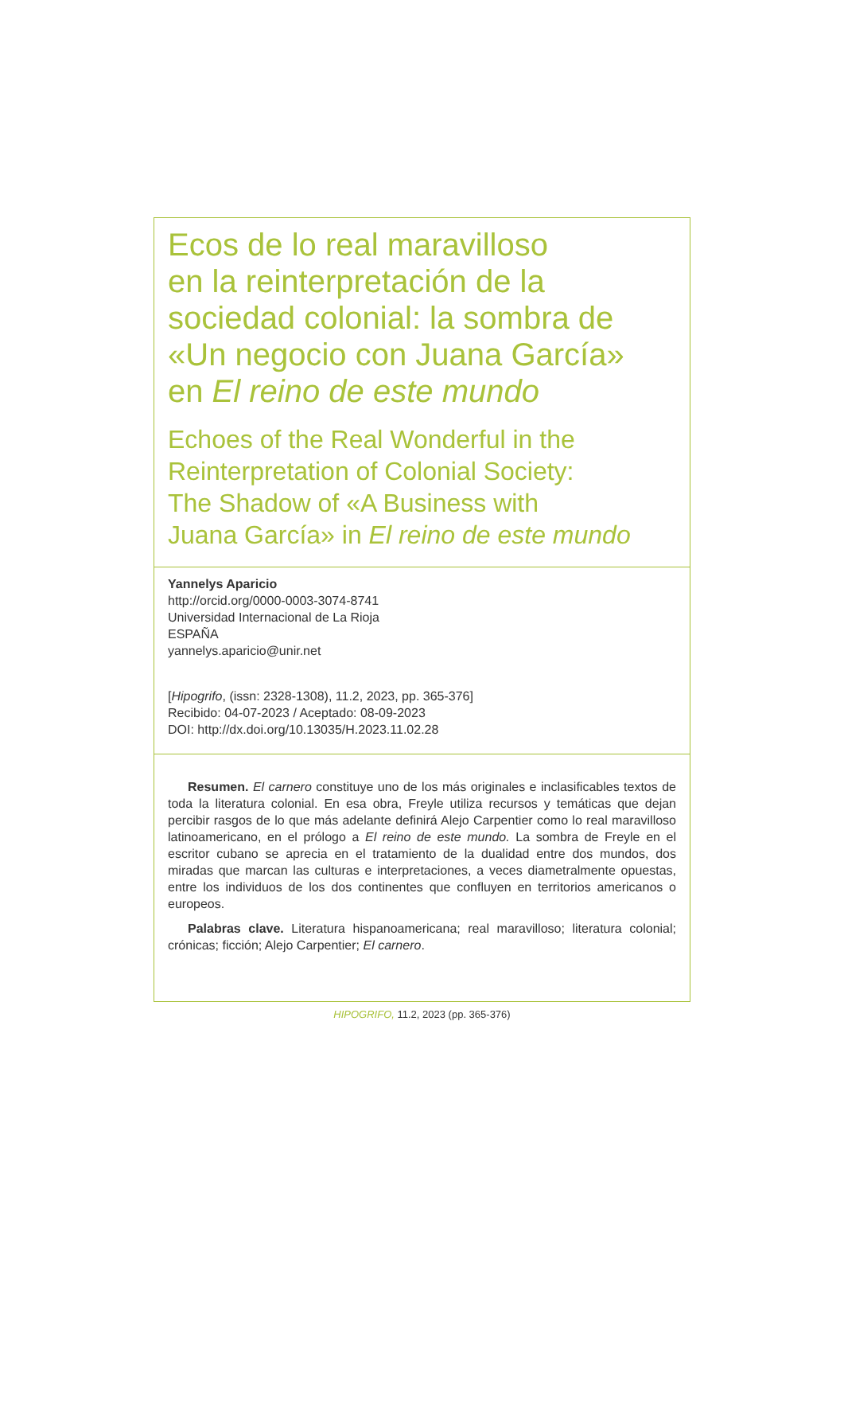Ecos de lo real maravilloso
en la reinterpretación de la
sociedad colonial: la sombra de
«Un negocio con Juana García»
en El reino de este mundo
Echoes of the Real Wonderful in the
Reinterpretation of Colonial Society:
The Shadow of «A Business with
Juana García» in El reino de este mundo
Yannelys Aparicio
http://orcid.org/0000-0003-3074-8741
Universidad Internacional de La Rioja
ESPAÑA
yannelys.aparicio@unir.net
[Hipogrifo, (issn: 2328-1308), 11.2, 2023, pp. 365-376]
Recibido: 04-07-2023 / Aceptado: 08-09-2023
DOI: http://dx.doi.org/10.13035/H.2023.11.02.28
Resumen. El carnero constituye uno de los más originales e inclasificables textos de toda la literatura colonial. En esa obra, Freyle utiliza recursos y temáticas que dejan percibir rasgos de lo que más adelante definirá Alejo Carpentier como lo real maravilloso latinoamericano, en el prólogo a El reino de este mundo. La sombra de Freyle en el escritor cubano se aprecia en el tratamiento de la dualidad entre dos mundos, dos miradas que marcan las culturas e interpretaciones, a veces diametralmente opuestas, entre los individuos de los dos continentes que confluyen en territorios americanos o europeos.
Palabras clave. Literatura hispanoamericana; real maravilloso; literatura colonial; crónicas; ficción; Alejo Carpentier; El carnero.
HIPOGRIFO, 11.2, 2023 (pp. 365-376)